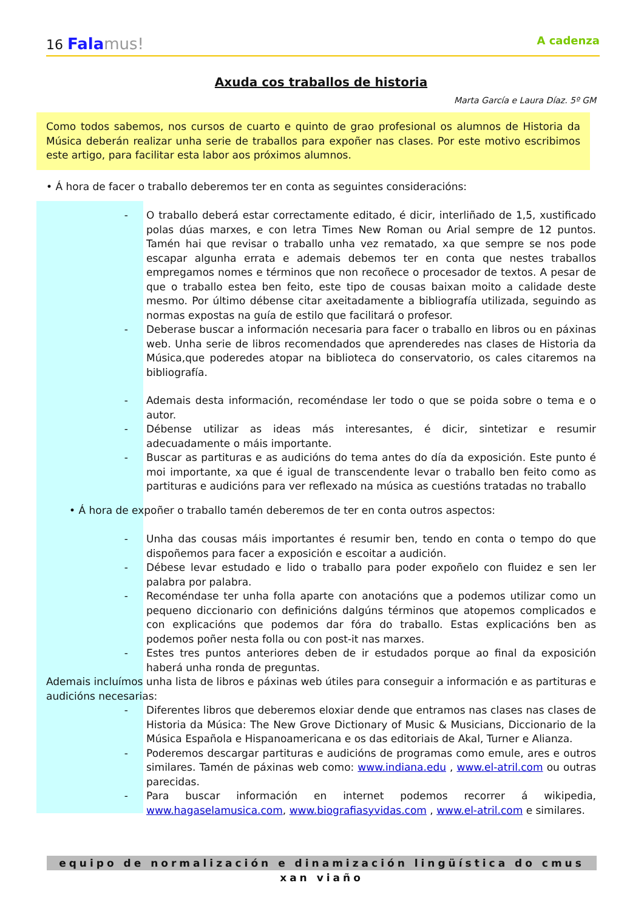16 Fala mus! A cadenza
Axuda cos traballos de historia
Marta García e Laura Díaz. 5º GM
Como todos sabemos, nos cursos de cuarto e quinto de grao profesional os alumnos de Historia da Música deberán realizar unha serie de traballos para expoñer nas clases. Por este motivo escribimos este artigo, para facilitar esta labor aos próximos alumnos.
• Á hora de facer o traballo deberemos ter en conta as seguintes consideracións:
- O traballo deberá estar correctamente editado, é dicir, interliñado de 1,5, xustificado polas dúas marxes, e con letra Times New Roman ou Arial sempre de 12 puntos. Tamén hai que revisar o traballo unha vez rematado, xa que sempre se nos pode escapar algunha errata e ademais debemos ter en conta que nestes traballos empregamos nomes e términos que non recoñece o procesador de textos. A pesar de que o traballo estea ben feito, este tipo de cousas baixan moito a calidade deste mesmo. Por último débense citar axeitadamente a bibliografía utilizada, seguindo as normas expostas na guía de estilo que facilitará o profesor.
- Deberase buscar a información necesaria para facer o traballo en libros ou en páxinas web. Unha serie de libros recomendados que aprenderedes nas clases de Historia da Música,que poderedes atopar na biblioteca do conservatorio, os cales citaremos na bibliografía.
- Ademais desta información, recoméndase ler todo o que se poida sobre o tema e o autor.
- Débense utilizar as ideas más interesantes, é dicir, sintetizar e resumir adecuadamente o máis importante.
- Buscar as partituras e as audicións do tema antes do día da exposición. Este punto é moi importante, xa que é igual de transcendente levar o traballo ben feito como as partituras e audicións para ver reflexado na música as cuestións tratadas no traballo
• Á hora de expoñer o traballo tamén deberemos de ter en conta outros aspectos:
- Unha das cousas máis importantes é resumir ben, tendo en conta o tempo do que dispoñemos para facer a exposición e escoitar a audición.
- Débese levar estudado e lido o traballo para poder expoñelo con fluidez e sen ler palabra por palabra.
- Recoméndase ter unha folla aparte con anotacións que a podemos utilizar como un pequeno diccionario con definicións dalgúns términos que atopemos complicados e con explicacións que podemos dar fóra do traballo. Estas explicacións ben as podemos poñer nesta folla ou con post-it nas marxes.
- Estes tres puntos anteriores deben de ir estudados porque ao final da exposición haberá unha ronda de preguntas.
Ademais incluímos unha lista de libros e páxinas web útiles para conseguir a información e as partituras e audicións necesarias:
- Diferentes libros que deberemos eloxiar dende que entramos nas clases nas clases de Historia da Música: The New Grove Dictionary of Music & Musicians, Diccionario de la Música Española e Hispanoamericana e os das editoriais de Akal, Turner e Alianza.
- Poderemos descargar partituras e audicións de programas como emule, ares e outros similares. Tamén de páxinas web como: www.indiana.edu , www.el-atril.com ou outras parecidas.
- Para buscar información en internet podemos recorrer á wikipedia, www.hagaselamusica.com, www.biografiasyvidas.com , www.el-atril.com e similares.
equipo de normalización e dinamización lingüística do cmus xan viaño